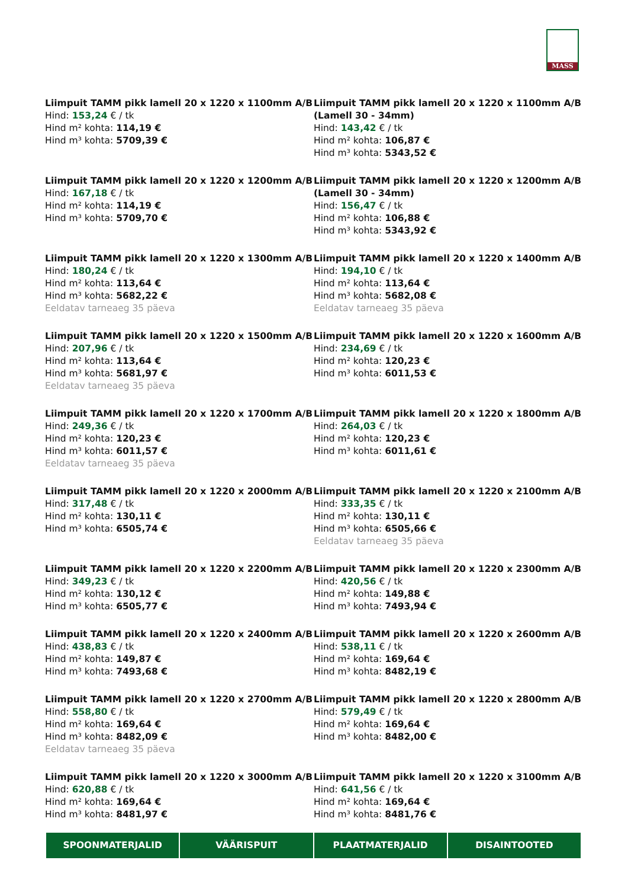MASS
Liimpuit TAMM pikk lamell 20 x 1220 x 1100mm A/B
Hind: 153,24 € / tk
Hind m² kohta: 114,19 €
Hind m³ kohta: 5709,39 €
Liimpuit TAMM pikk lamell 20 x 1220 x 1100mm A/B (Lamell 30 - 34mm)
Hind: 143,42 € / tk
Hind m² kohta: 106,87 €
Hind m³ kohta: 5343,52 €
Liimpuit TAMM pikk lamell 20 x 1220 x 1200mm A/B
Hind: 167,18 € / tk
Hind m² kohta: 114,19 €
Hind m³ kohta: 5709,70 €
Liimpuit TAMM pikk lamell 20 x 1220 x 1200mm A/B (Lamell 30 - 34mm)
Hind: 156,47 € / tk
Hind m² kohta: 106,88 €
Hind m³ kohta: 5343,92 €
Liimpuit TAMM pikk lamell 20 x 1220 x 1300mm A/B
Hind: 180,24 € / tk
Hind m² kohta: 113,64 €
Hind m³ kohta: 5682,22 €
Eeldatav tarneaeg 35 päeva
Liimpuit TAMM pikk lamell 20 x 1220 x 1400mm A/B
Hind: 194,10 € / tk
Hind m² kohta: 113,64 €
Hind m³ kohta: 5682,08 €
Eeldatav tarneaeg 35 päeva
Liimpuit TAMM pikk lamell 20 x 1220 x 1500mm A/B
Hind: 207,96 € / tk
Hind m² kohta: 113,64 €
Hind m³ kohta: 5681,97 €
Eeldatav tarneaeg 35 päeva
Liimpuit TAMM pikk lamell 20 x 1220 x 1600mm A/B
Hind: 234,69 € / tk
Hind m² kohta: 120,23 €
Hind m³ kohta: 6011,53 €
Liimpuit TAMM pikk lamell 20 x 1220 x 1700mm A/B
Hind: 249,36 € / tk
Hind m² kohta: 120,23 €
Hind m³ kohta: 6011,57 €
Eeldatav tarneaeg 35 päeva
Liimpuit TAMM pikk lamell 20 x 1220 x 1800mm A/B
Hind: 264,03 € / tk
Hind m² kohta: 120,23 €
Hind m³ kohta: 6011,61 €
Liimpuit TAMM pikk lamell 20 x 1220 x 2000mm A/B
Hind: 317,48 € / tk
Hind m² kohta: 130,11 €
Hind m³ kohta: 6505,74 €
Liimpuit TAMM pikk lamell 20 x 1220 x 2100mm A/B
Hind: 333,35 € / tk
Hind m² kohta: 130,11 €
Hind m³ kohta: 6505,66 €
Eeldatav tarneaeg 35 päeva
Liimpuit TAMM pikk lamell 20 x 1220 x 2200mm A/B
Hind: 349,23 € / tk
Hind m² kohta: 130,12 €
Hind m³ kohta: 6505,77 €
Liimpuit TAMM pikk lamell 20 x 1220 x 2300mm A/B
Hind: 420,56 € / tk
Hind m² kohta: 149,88 €
Hind m³ kohta: 7493,94 €
Liimpuit TAMM pikk lamell 20 x 1220 x 2400mm A/B
Hind: 438,83 € / tk
Hind m² kohta: 149,87 €
Hind m³ kohta: 7493,68 €
Liimpuit TAMM pikk lamell 20 x 1220 x 2600mm A/B
Hind: 538,11 € / tk
Hind m² kohta: 169,64 €
Hind m³ kohta: 8482,19 €
Liimpuit TAMM pikk lamell 20 x 1220 x 2700mm A/B
Hind: 558,80 € / tk
Hind m² kohta: 169,64 €
Hind m³ kohta: 8482,09 €
Eeldatav tarneaeg 35 päeva
Liimpuit TAMM pikk lamell 20 x 1220 x 2800mm A/B
Hind: 579,49 € / tk
Hind m² kohta: 169,64 €
Hind m³ kohta: 8482,00 €
Liimpuit TAMM pikk lamell 20 x 1220 x 3000mm A/B
Hind: 620,88 € / tk
Hind m² kohta: 169,64 €
Hind m³ kohta: 8481,97 €
Liimpuit TAMM pikk lamell 20 x 1220 x 3100mm A/B
Hind: 641,56 € / tk
Hind m² kohta: 169,64 €
Hind m³ kohta: 8481,76 €
SPOONMATERJALID VÄÄRISPUIT PLAATMATERJALID DISAINTOOTED